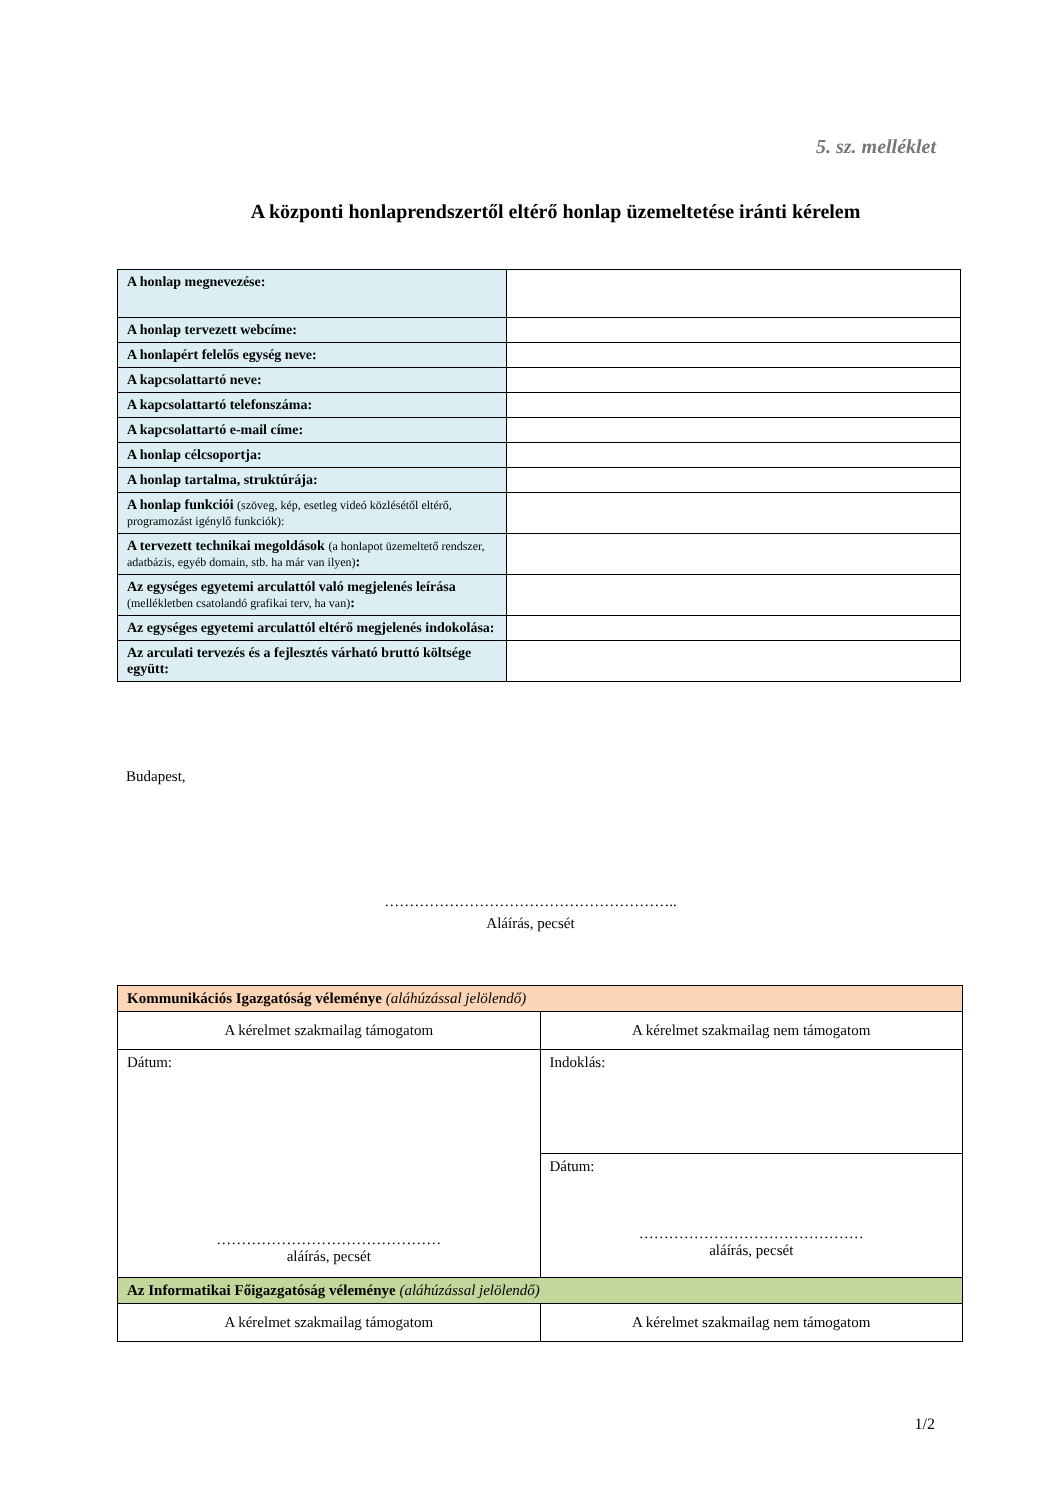5. sz. melléklet
A központi honlaprendszertől eltérő honlap üzemeltetése iránti kérelem
| A honlap megnevezése: | |
| A honlap tervezett webcíme: | |
| A honlapért felelős egység neve: | |
| A kapcsolattartó neve: | |
| A kapcsolattartó telefonszáma: | |
| A kapcsolattartó e-mail címe: | |
| A honlap célcsoportja: | |
| A honlap tartalma, struktúrája: | |
| A honlap funkciói (szöveg, kép, esetleg videó közlésétől eltérő, programozást igénylő funkciók): | |
| A tervezett technikai megoldások (a honlapot üzemeltető rendszer, adatbázis, egyéb domain, stb. ha már van ilyen) : | |
| Az egységes egyetemi arculattól való megjelenés leírása (mellékletben csatolandó grafikai terv, ha van) : | |
| Az egységes egyetemi arculattól eltérő megjelenés indokolása: | |
| Az arculati tervezés és a fejlesztés várható bruttó költsége együtt: | |
Budapest,
…………………………………………………..
Aláírás, pecsét
| Kommunikációs Igazgatóság véleménye (aláhúzással jelölendő) | |
| A kérelmet szakmailag támogatom | A kérelmet szakmailag nem támogatom |
| Dátum: ……………………………………… aláírás, pecsét | Indoklás: |
| | Dátum: ……………………………………… aláírás, pecsét |
| Az Informatikai Főigazgatóság véleménye (aláhúzással jelölendő) | |
| A kérelmet szakmailag támogatom | A kérelmet szakmailag nem támogatom |
1/2